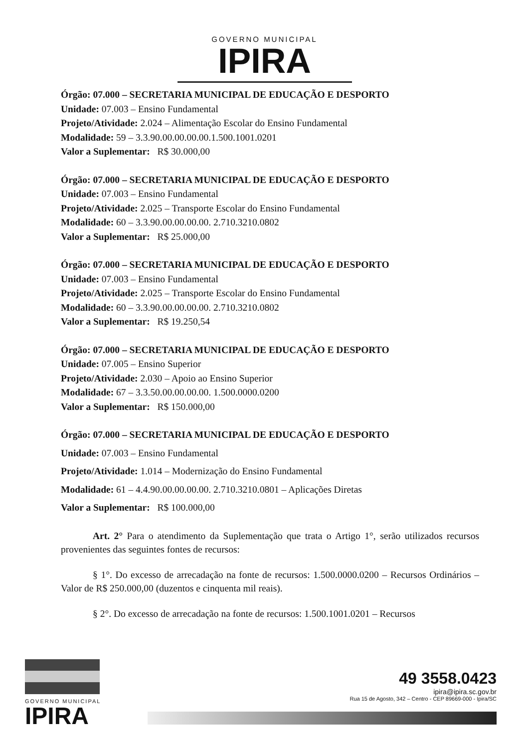GOVERNO MUNICIPAL
IPIRA
Órgão: 07.000 – SECRETARIA MUNICIPAL DE EDUCAÇÃO E DESPORTO
Unidade: 07.003 – Ensino Fundamental
Projeto/Atividade: 2.024 – Alimentação Escolar do Ensino Fundamental
Modalidade: 59 – 3.3.90.00.00.00.00.1.500.1001.0201
Valor a Suplementar: R$ 30.000,00
Órgão: 07.000 – SECRETARIA MUNICIPAL DE EDUCAÇÃO E DESPORTO
Unidade: 07.003 – Ensino Fundamental
Projeto/Atividade: 2.025 – Transporte Escolar do Ensino Fundamental
Modalidade: 60 – 3.3.90.00.00.00.00. 2.710.3210.0802
Valor a Suplementar: R$ 25.000,00
Órgão: 07.000 – SECRETARIA MUNICIPAL DE EDUCAÇÃO E DESPORTO
Unidade: 07.003 – Ensino Fundamental
Projeto/Atividade: 2.025 – Transporte Escolar do Ensino Fundamental
Modalidade: 60 – 3.3.90.00.00.00.00. 2.710.3210.0802
Valor a Suplementar: R$ 19.250,54
Órgão: 07.000 – SECRETARIA MUNICIPAL DE EDUCAÇÃO E DESPORTO
Unidade: 07.005 – Ensino Superior
Projeto/Atividade: 2.030 – Apoio ao Ensino Superior
Modalidade: 67 – 3.3.50.00.00.00.00. 1.500.0000.0200
Valor a Suplementar: R$ 150.000,00
Órgão: 07.000 – SECRETARIA MUNICIPAL DE EDUCAÇÃO E DESPORTO
Unidade: 07.003 – Ensino Fundamental
Projeto/Atividade: 1.014 – Modernização do Ensino Fundamental
Modalidade: 61 – 4.4.90.00.00.00.00. 2.710.3210.0801 – Aplicações Diretas
Valor a Suplementar: R$ 100.000,00
Art. 2° Para o atendimento da Suplementação que trata o Artigo 1°, serão utilizados recursos provenientes das seguintes fontes de recursos:
§ 1°. Do excesso de arrecadação na fonte de recursos: 1.500.0000.0200 – Recursos Ordinários – Valor de R$ 250.000,00 (duzentos e cinquenta mil reais).
§ 2°. Do excesso de arrecadação na fonte de recursos: 1.500.1001.0201 – Recursos
GOVERNO MUNICIPAL
IPIRA
49 3558.0423
ipira@ipira.sc.gov.br
Rua 15 de Agosto, 342 – Centro - CEP 89669-000 - Ipira/SC